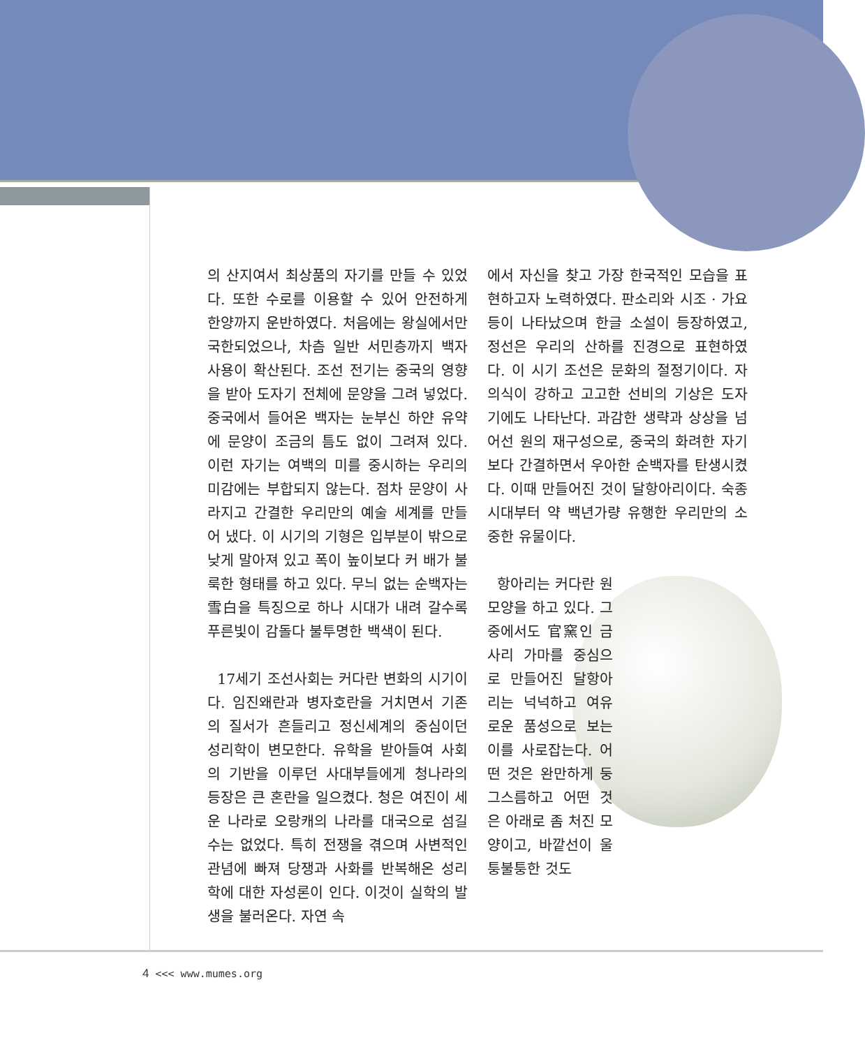의 산지여서 최상품의 자기를 만들 수 있었다. 또한 수로를 이용할 수 있어 안전하게 한양까지 운반하였다. 처음에는 왕실에서만 국한되었으나, 차츰 일반 서민층까지 백자 사용이 확산된다. 조선 전기는 중국의 영향을 받아 도자기 전체에 문양을 그려 넣었다. 중국에서 들어온 백자는 눈부신 하얀 유약에 문양이 조금의 틈도 없이 그려져 있다. 이런 자기는 여백의 미를 중시하는 우리의 미감에는 부합되지 않는다. 점차 문양이 사라지고 간결한 우리만의 예술 세계를 만들어 냈다. 이 시기의 기형은 입부분이 밖으로 낮게 말아져 있고 폭이 높이보다 커 배가 불룩한 형태를 하고 있다. 무늬 없는 순백자는 雪白을 특징으로 하나 시대가 내려 갈수록 푸른빛이 감돌다 불투명한 백색이 된다.
17세기 조선사회는 커다란 변화의 시기이다. 임진왜란과 병자호란을 거치면서 기존의 질서가 흔들리고 정신세계의 중심이던 성리학이 변모한다. 유학을 받아들여 사회의 기반을 이루던 사대부들에게 청나라의 등장은 큰 혼란을 일으켰다. 청은 여진이 세운 나라로 오랑캐의 나라를 대국으로 섬길 수는 없었다. 특히 전쟁을 겪으며 사변적인 관념에 빠져 당쟁과 사화를 반복해온 성리학에 대한 자성론이 인다. 이것이 실학의 발생을 불러온다. 자연 속
에서 자신을 찾고 가장 한국적인 모습을 표현하고자 노력하였다. 판소리와 시조 · 가요 등이 나타났으며 한글 소설이 등장하였고, 정선은 우리의 산하를 진경으로 표현하였다. 이 시기 조선은 문화의 절정기이다. 자의식이 강하고 고고한 선비의 기상은 도자기에도 나타난다. 과감한 생략과 상상을 넘어선 원의 재구성으로, 중국의 화려한 자기보다 간결하면서 우아한 순백자를 탄생시켰다. 이때 만들어진 것이 달항아리이다. 숙종시대부터 약 백년가량 유행한 우리만의 소중한 유물이다.
항아리는 커다란 원 모양을 하고 있다. 그중에서도 官窯인 금사리 가마를 중심으로 만들어진 달항아리는 넉넉하고 여유로운 품성으로 보는 이를 사로잡는다. 어떤 것은 완만하게 둥그스름하고 어떤 것은 아래로 좀 처진 모양이고, 바깥선이 울퉁불퉁한 것도
4 <<< www.mumes.org